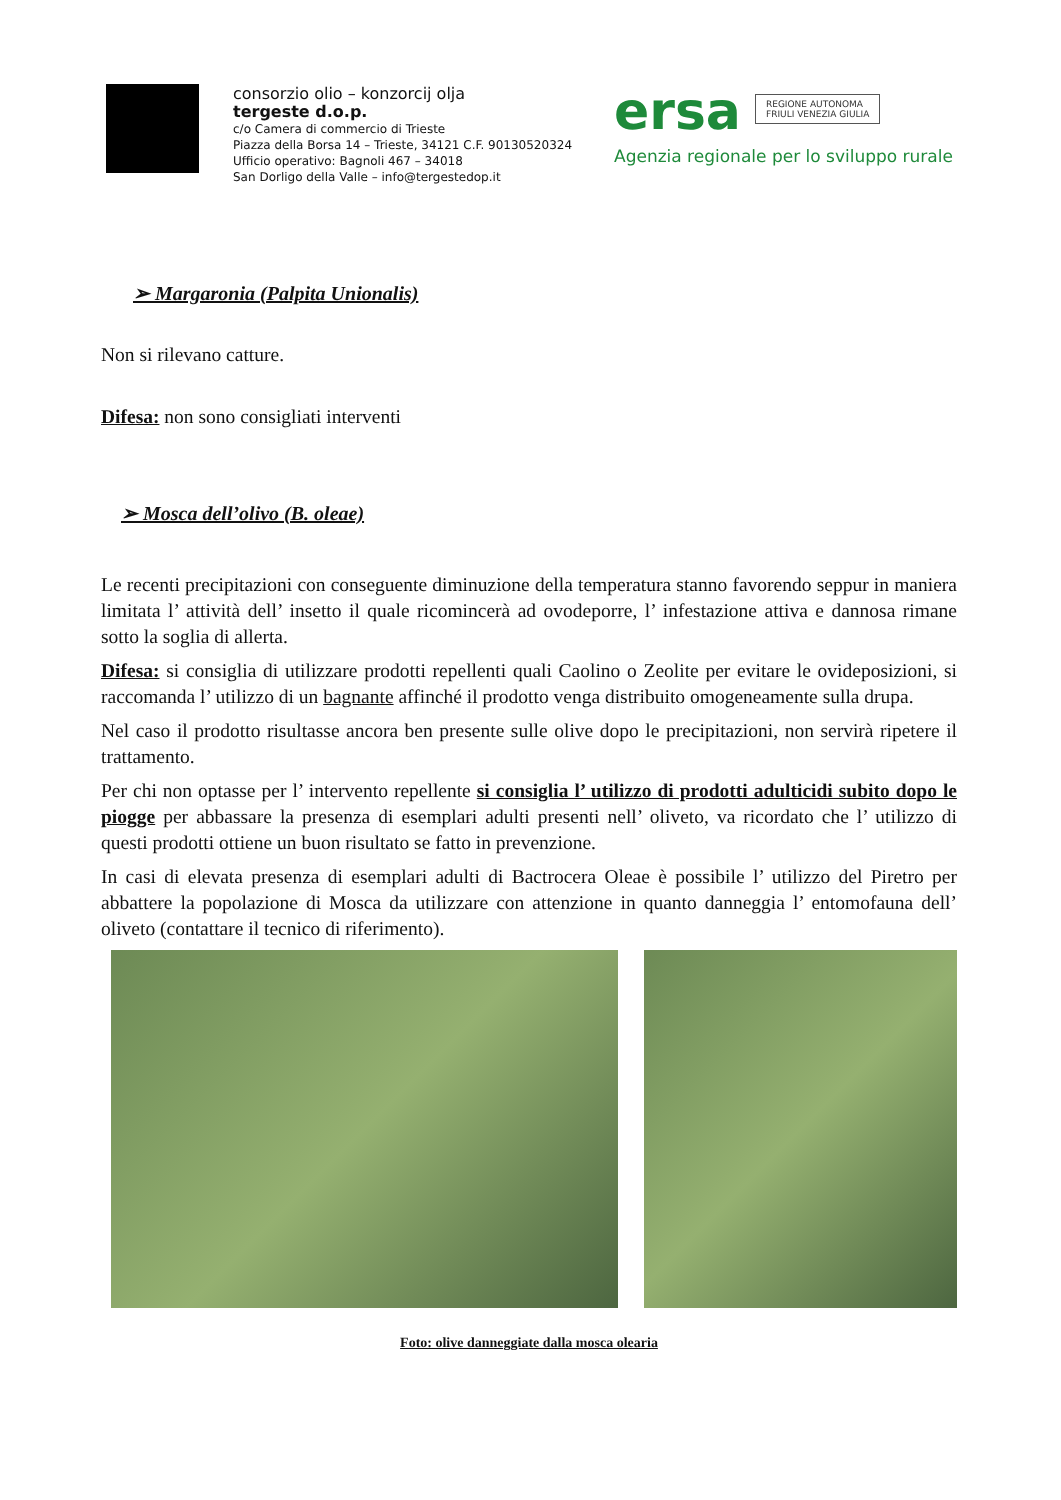consorzio olio – konzorcij olja
tergeste d.o.p.
c/o Camera di commercio di Trieste
Piazza della Borsa 14 – Trieste, 34121 C.F. 90130520324
Ufficio operativo: Bagnoli 467 – 34018
San Dorligo della Valle – info@tergestedop.it
ersa REGIONE AUTONOMA
FRIULI VENEZIA GIULIA
Agenzia regionale per lo sviluppo rurale
➢ Margaronia (Palpita Unionalis)
Non si rilevano catture.
Difesa: non sono consigliati interventi
➢ Mosca dell’olivo (B. oleae)
Le recenti precipitazioni con conseguente diminuzione della temperatura stanno favorendo seppur in maniera limitata l’ attività dell’ insetto il quale ricomincerà ad ovodeporre, l’ infestazione attiva e dannosa rimane sotto la soglia di allerta.
Difesa: si consiglia di utilizzare prodotti repellenti quali Caolino o Zeolite per evitare le ovideposizioni, si raccomanda l’ utilizzo di un bagnante affinché il prodotto venga distribuito omogeneamente sulla drupa.
Nel caso il prodotto risultasse ancora ben presente sulle olive dopo le precipitazioni, non servirà ripetere il trattamento.
Per chi non optasse per l’ intervento repellente si consiglia l’ utilizzo di prodotti adulticidi subito dopo le piogge per abbassare la presenza di esemplari adulti presenti nell’ oliveto, va ricordato che l’ utilizzo di questi prodotti ottiene un buon risultato se fatto in prevenzione.
In casi di elevata presenza di esemplari adulti di Bactrocera Oleae è possibile l’ utilizzo del Piretro per abbattere la popolazione di Mosca da utilizzare con attenzione in quanto danneggia l’ entomofauna dell’ oliveto (contattare il tecnico di riferimento).
Foto: olive danneggiate dalla mosca olearia